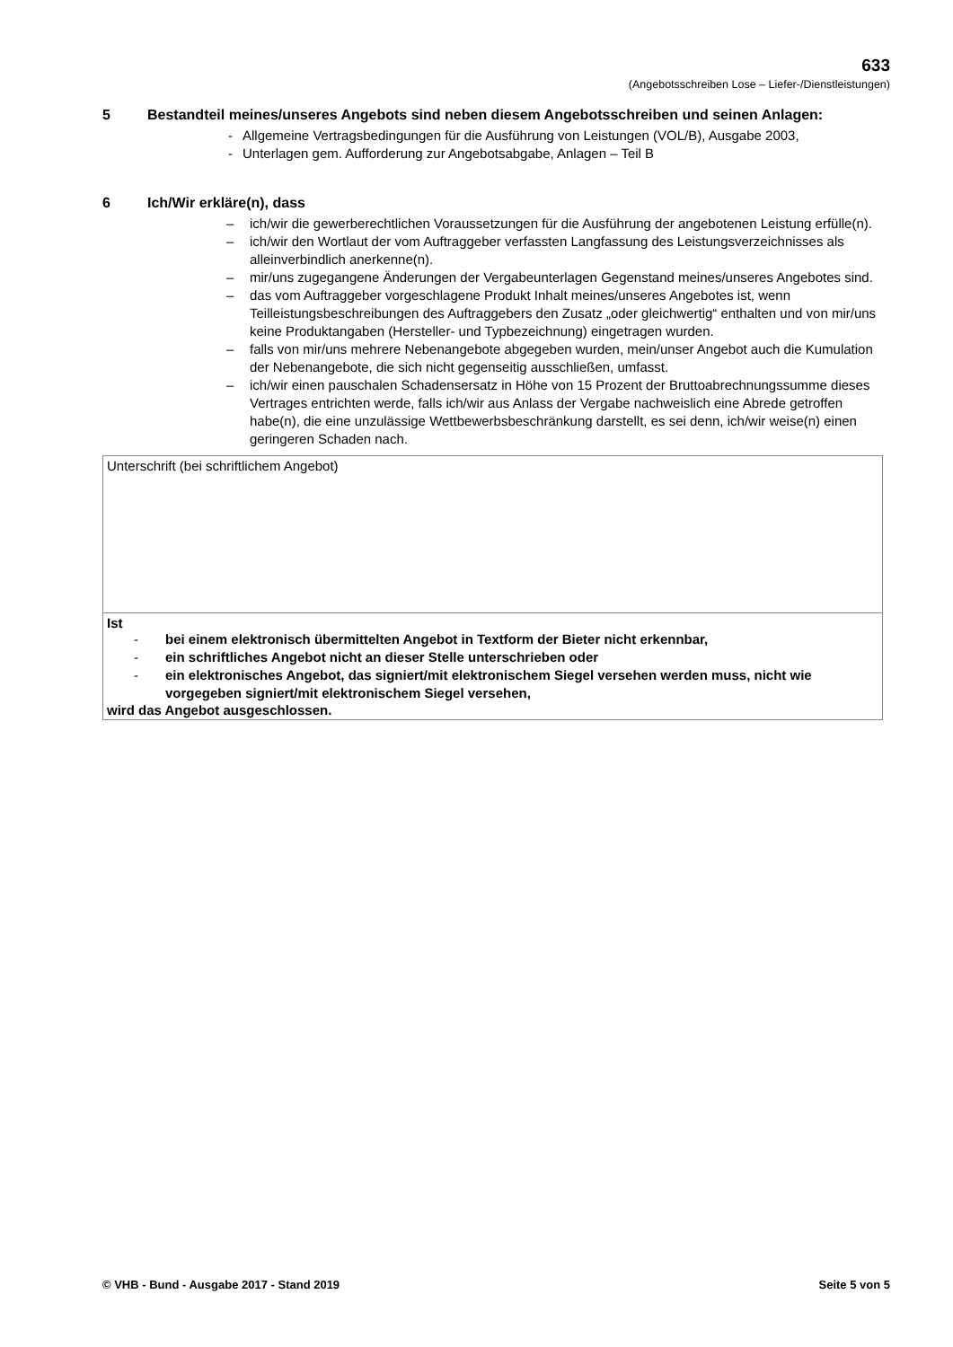633
(Angebotsschreiben Lose – Liefer-/Dienstleistungen)
5 Bestandteil meines/unseres Angebots sind neben diesem Angebotsschreiben und seinen Anlagen:
- Allgemeine Vertragsbedingungen für die Ausführung von Leistungen (VOL/B), Ausgabe 2003,
- Unterlagen gem. Aufforderung zur Angebotsabgabe, Anlagen – Teil B
6 Ich/Wir erkläre(n), dass
– ich/wir die gewerberechtlichen Voraussetzungen für die Ausführung der angebotenen Leistung erfülle(n).
– ich/wir den Wortlaut der vom Auftraggeber verfassten Langfassung des Leistungsverzeichnisses als alleinverbindlich anerkenne(n).
– mir/uns zugegangene Änderungen der Vergabeunterlagen Gegenstand meines/unseres Angebotes sind.
– das vom Auftraggeber vorgeschlagene Produkt Inhalt meines/unseres Angebotes ist, wenn Teilleistungsbeschreibungen des Auftraggebers den Zusatz „oder gleichwertig“ enthalten und von mir/uns keine Produktangaben (Hersteller- und Typbezeichnung) eingetragen wurden.
– falls von mir/uns mehrere Nebenangebote abgegeben wurden, mein/unser Angebot auch die Kumulation der Nebenangebote, die sich nicht gegenseitig ausschließen, umfasst.
– ich/wir einen pauschalen Schadensersatz in Höhe von 15 Prozent der Bruttoabrechnungssumme dieses Vertrages entrichten werde, falls ich/wir aus Anlass der Vergabe nachweislich eine Abrede getroffen habe(n), die eine unzulässige Wettbewerbsbeschränkung darstellt, es sei denn, ich/wir weise(n) einen geringeren Schaden nach.
| Unterschrift (bei schriftlichem Angebot) |
| Ist - bei einem elektronisch übermittelten Angebot in Textform der Bieter nicht erkennbar, - ein schriftliches Angebot nicht an dieser Stelle unterschrieben oder - ein elektronisches Angebot, das signiert/mit elektronischem Siegel versehen werden muss, nicht wie vorgegeben signiert/mit elektronischem Siegel versehen, wird das Angebot ausgeschlossen. |
© VHB - Bund - Ausgabe 2017 - Stand 2019 Seite 5 von 5